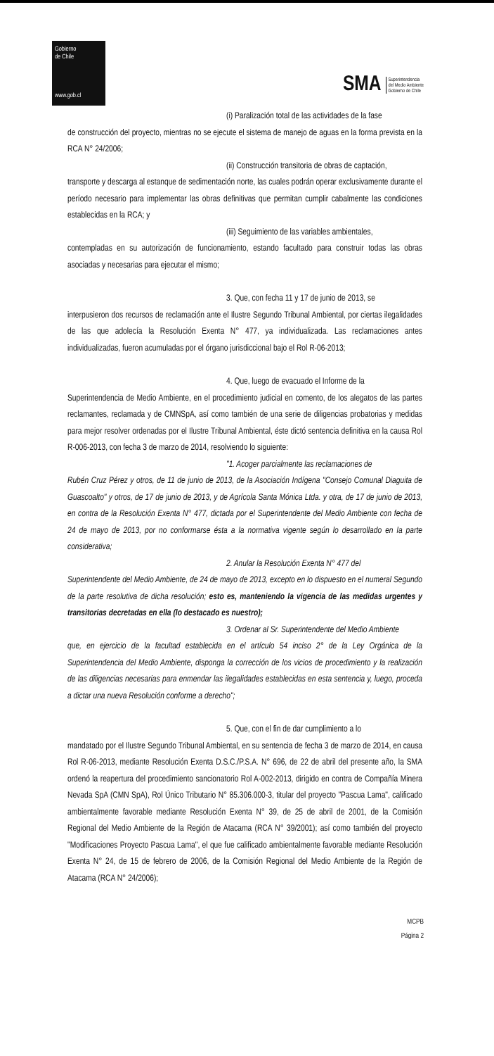Gobierno
de Chile
www.gob.cl
SMA Superintendencia
del Medio Ambiente
Gobierno de Chile
(i) Paralización total de las actividades de la fase
de construcción del proyecto, mientras no se ejecute el sistema de manejo de aguas en la forma prevista en la RCA N° 24/2006;
(ii) Construcción transitoria de obras de captación,
transporte y descarga al estanque de sedimentación norte, las cuales podrán operar exclusivamente durante el período necesario para implementar las obras definitivas que permitan cumplir cabalmente las condiciones establecidas en la RCA; y
(iii) Seguimiento de las variables ambientales,
contempladas en su autorización de funcionamiento, estando facultado para construir todas las obras asociadas y necesarias para ejecutar el mismo;
3. Que, con fecha 11 y 17 de junio de 2013, se
interpusieron dos recursos de reclamación ante el Ilustre Segundo Tribunal Ambiental, por ciertas ilegalidades de las que adolecía la Resolución Exenta N° 477, ya individualizada. Las reclamaciones antes individualizadas, fueron acumuladas por el órgano jurisdiccional bajo el Rol R-06-2013;
4. Que, luego de evacuado el Informe de la
Superintendencia de Medio Ambiente, en el procedimiento judicial en comento, de los alegatos de las partes reclamantes, reclamada y de CMNSpA, así como también de una serie de diligencias probatorias y medidas para mejor resolver ordenadas por el Ilustre Tribunal Ambiental, éste dictó sentencia definitiva en la causa Rol R-006-2013, con fecha 3 de marzo de 2014, resolviendo lo siguiente:
"1. Acoger parcialmente las reclamaciones de
Rubén Cruz Pérez y otros, de 11 de junio de 2013, de la Asociación Indígena "Consejo Comunal Diaguita de Guascoalto" y otros, de 17 de junio de 2013, y de Agrícola Santa Mónica Ltda. y otra, de 17 de junio de 2013, en contra de la Resolución Exenta N° 477, dictada por el Superintendente del Medio Ambiente con fecha de 24 de mayo de 2013, por no conformarse ésta a la normativa vigente según lo desarrollado en la parte considerativa;
2. Anular la Resolución Exenta N° 477 del
Superintendente del Medio Ambiente, de 24 de mayo de 2013, excepto en lo dispuesto en el numeral Segundo de la parte resolutiva de dicha resolución; esto es, manteniendo la vigencia de las medidas urgentes y transitorias decretadas en ella (lo destacado es nuestro);
3. Ordenar al Sr. Superintendente del Medio Ambiente
que, en ejercicio de la facultad establecida en el artículo 54 inciso 2° de la Ley Orgánica de la Superintendencia del Medio Ambiente, disponga la corrección de los vicios de procedimiento y la realización de las diligencias necesarias para enmendar las ilegalidades establecidas en esta sentencia y, luego, proceda a dictar una nueva Resolución conforme a derecho";
5. Que, con el fin de dar cumplimiento a lo
mandatado por el Ilustre Segundo Tribunal Ambiental, en su sentencia de fecha 3 de marzo de 2014, en causa Rol R-06-2013, mediante Resolución Exenta D.S.C./P.S.A. N° 696, de 22 de abril del presente año, la SMA ordenó la reapertura del procedimiento sancionatorio Rol A-002-2013, dirigido en contra de Compañía Minera Nevada SpA (CMN SpA), Rol Único Tributario N° 85.306.000-3, titular del proyecto "Pascua Lama", calificado ambientalmente favorable mediante Resolución Exenta N° 39, de 25 de abril de 2001, de la Comisión Regional del Medio Ambiente de la Región de Atacama (RCA N° 39/2001); así como también del proyecto "Modificaciones Proyecto Pascua Lama", el que fue calificado ambientalmente favorable mediante Resolución Exenta N° 24, de 15 de febrero de 2006, de la Comisión Regional del Medio Ambiente de la Región de Atacama (RCA N° 24/2006);
MCPB
Página 2